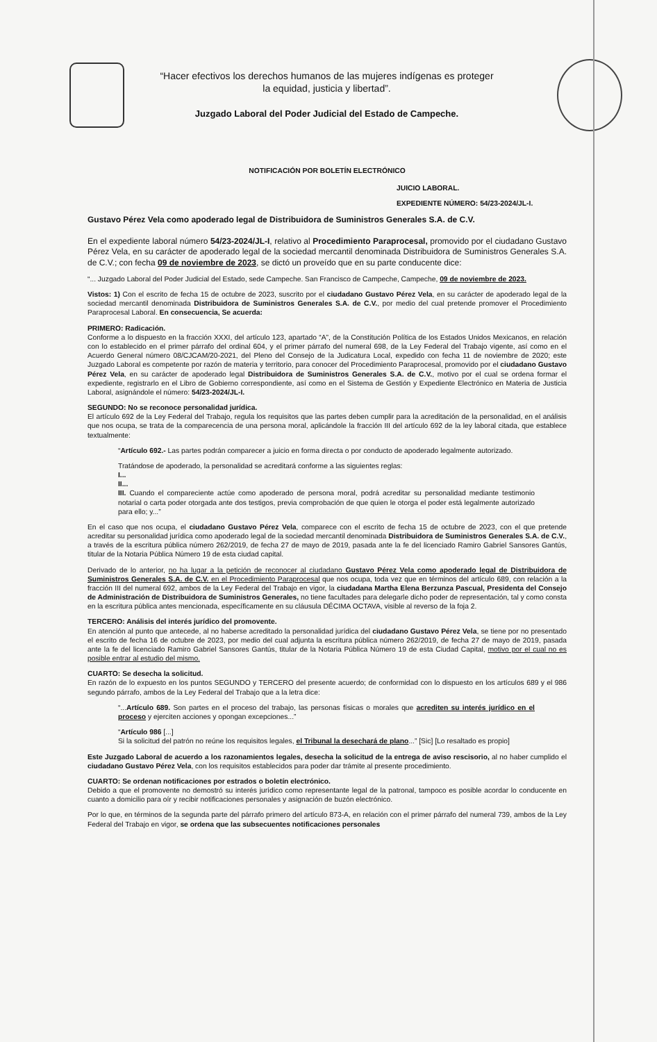“Hacer efectivos los derechos humanos de las mujeres indígenas es proteger
la equidad, justicia y libertad”.
Juzgado Laboral del Poder Judicial del Estado de Campeche.
NOTIFICACIÓN POR BOLETÍN ELECTRÓNICO
JUICIO LABORAL.
EXPEDIENTE NÚMERO: 54/23-2024/JL-I.
Gustavo Pérez Vela como apoderado legal de Distribuidora de Suministros Generales S.A. de C.V.
En el expediente laboral número 54/23-2024/JL-I, relativo al Procedimiento Paraprocesal, promovido por el ciudadano Gustavo Pérez Vela, en su carácter de apoderado legal de la sociedad mercantil denominada Distribuidora de Suministros Generales S.A. de C.V.; con fecha 09 de noviembre de 2023, se dictó un proveído que en su parte conducente dice:
“... Juzgado Laboral del Poder Judicial del Estado, sede Campeche. San Francisco de Campeche, Campeche, 09 de noviembre de 2023.
Vistos: 1) Con el escrito de fecha 15 de octubre de 2023, suscrito por el ciudadano Gustavo Pérez Vela, en su carácter de apoderado legal de la sociedad mercantil denominada Distribuidora de Suministros Generales S.A. de C.V., por medio del cual pretende promover el Procedimiento Paraprocesal Laboral. En consecuencia, Se acuerda:
PRIMERO: Radicación.
Conforme a lo dispuesto en la fracción XXXI, del artículo 123, apartado “A”, de la Constitución Política de los Estados Unidos Mexicanos, en relación con lo establecido en el primer párrafo del ordinal 604, y el primer párrafo del numeral 698, de la Ley Federal del Trabajo vigente, así como en el Acuerdo General número 08/CJCAM/20-2021, del Pleno del Consejo de la Judicatura Local, expedido con fecha 11 de noviembre de 2020; este Juzgado Laboral es competente por razón de materia y territorio, para conocer del Procedimiento Paraprocesal, promovido por el ciudadano Gustavo Pérez Vela, en su carácter de apoderado legal Distribuidora de Suministros Generales S.A. de C.V., motivo por el cual se ordena formar el expediente, registrarlo en el Libro de Gobierno correspondiente, así como en el Sistema de Gestión y Expediente Electrónico en Materia de Justicia Laboral, asignándole el número: 54/23-2024/JL-I.
SEGUNDO: No se reconoce personalidad jurídica.
El artículo 692 de la Ley Federal del Trabajo, regula los requisitos que las partes deben cumplir para la acreditación de la personalidad, en el análisis que nos ocupa, se trata de la comparecencia de una persona moral, aplicándole la fracción III del artículo 692 de la ley laboral citada, que establece textualmente:
“Artículo 692.- Las partes podrán comparecer a juicio en forma directa o por conducto de apoderado legalmente autorizado.
Tratándose de apoderado, la personalidad se acreditará conforme a las siguientes reglas:
I...
II...
III. Cuando el compareciente actúe como apoderado de persona moral, podrá acreditar su personalidad mediante testimonio notarial o carta poder otorgada ante dos testigos, previa comprobación de que quien le otorga el poder está legalmente autorizado para ello; y...”
En el caso que nos ocupa, el ciudadano Gustavo Pérez Vela, comparece con el escrito de fecha 15 de octubre de 2023, con el que pretende acreditar su personalidad jurídica como apoderado legal de la sociedad mercantil denominada Distribuidora de Suministros Generales S.A. de C.V., a través de la escritura pública número 262/2019, de fecha 27 de mayo de 2019, pasada ante la fe del licenciado Ramiro Gabriel Sansores Gantús, titular de la Notaria Pública Número 19 de esta ciudad capital.
Derivado de lo anterior, no ha lugar a la petición de reconocer al ciudadano Gustavo Pérez Vela como apoderado legal de Distribuidora de Suministros Generales S.A. de C.V. en el Procedimiento Paraprocesal que nos ocupa, toda vez que en términos del artículo 689, con relación a la fracción III del numeral 692, ambos de la Ley Federal del Trabajo en vigor, la ciudadana Martha Elena Berzunza Pascual, Presidenta del Consejo de Administración de Distribuidora de Suministros Generales, no tiene facultades para delegarle dicho poder de representación, tal y como consta en la escritura pública antes mencionada, específicamente en su cláusula DÉCIMA OCTAVA, visible al reverso de la foja 2.
TERCERO: Análisis del interés jurídico del promovente.
En atención al punto que antecede, al no haberse acreditado la personalidad jurídica del ciudadano Gustavo Pérez Vela, se tiene por no presentado el escrito de fecha 16 de octubre de 2023, por medio del cual adjunta la escritura pública número 262/2019, de fecha 27 de mayo de 2019, pasada ante la fe del licenciado Ramiro Gabriel Sansores Gantús, titular de la Notaria Pública Número 19 de esta Ciudad Capital, motivo por el cual no es posible entrar al estudio del mismo.
CUARTO: Se desecha la solicitud.
En razón de lo expuesto en los puntos SEGUNDO y TERCERO del presente acuerdo; de conformidad con lo dispuesto en los artículos 689 y el 986 segundo párrafo, ambos de la Ley Federal del Trabajo que a la letra dice:
“...Artículo 689. Son partes en el proceso del trabajo, las personas físicas o morales que acrediten su interés jurídico en el proceso y ejerciten acciones y opongan excepciones...”
“Artículo 986 [...]
Si la solicitud del patrón no reúne los requisitos legales, el Tribunal la desechará de plano...” [Sic] [Lo resaltado es propio]
Este Juzgado Laboral de acuerdo a los razonamientos legales, desecha la solicitud de la entrega de aviso rescisorio, al no haber cumplido el ciudadano Gustavo Pérez Vela, con los requisitos establecidos para poder dar trámite al presente procedimiento.
CUARTO: Se ordenan notificaciones por estrados o boletín electrónico.
Debido a que el promovente no demostró su interés jurídico como representante legal de la patronal, tampoco es posible acordar lo conducente en cuanto a domicilio para oír y recibir notificaciones personales y asignación de buzón electrónico.
Por lo que, en términos de la segunda parte del párrafo primero del artículo 873-A, en relación con el primer párrafo del numeral 739, ambos de la Ley Federal del Trabajo en vigor, se ordena que las subsecuentes notificaciones personales